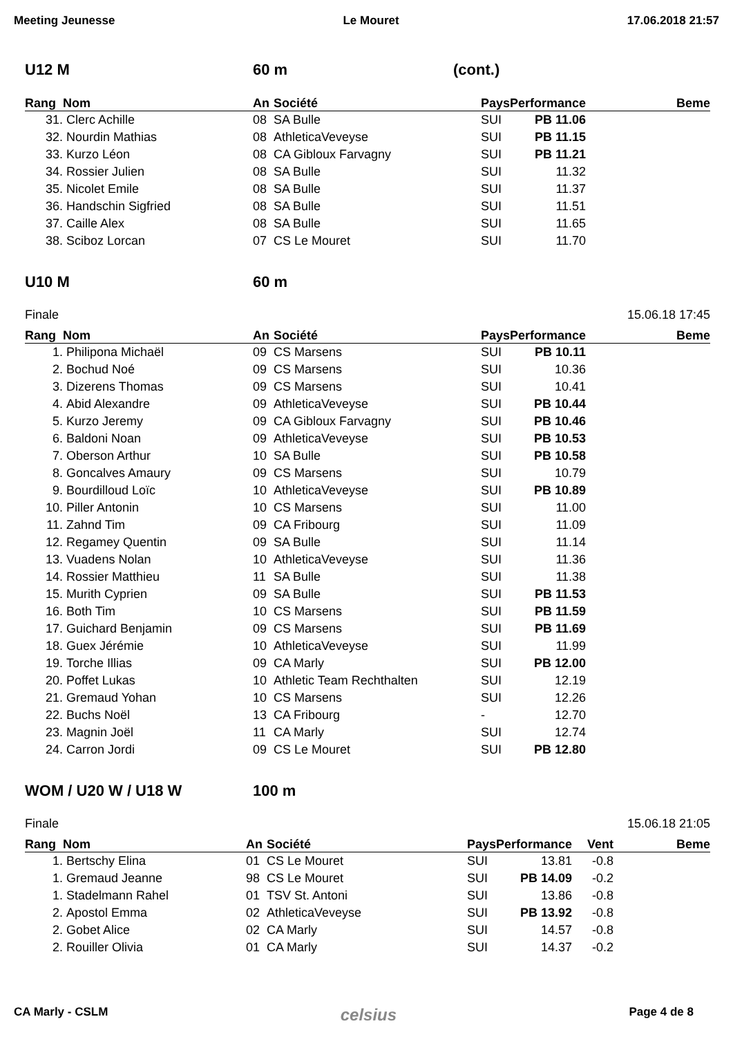Meeting Jeunesse Le Mouret 17.06.2018 21:57
U12 M 60 m (cont.)
| Rang | Nom | An | Société | Pays | Performance | Beme |
| --- | --- | --- | --- | --- | --- | --- |
| 31. | Clerc Achille | 08 | SA Bulle | SUI | PB 11.06 | |
| 32. | Nourdin Mathias | 08 | AthleticaVeveyse | SUI | PB 11.15 | |
| 33. | Kurzo Léon | 08 | CA Gibloux Farvagny | SUI | PB 11.21 | |
| 34. | Rossier Julien | 08 | SA Bulle | SUI | 11.32 | |
| 35. | Nicolet Emile | 08 | SA Bulle | SUI | 11.37 | |
| 36. | Handschin Sigfried | 08 | SA Bulle | SUI | 11.51 | |
| 37. | Caille Alex | 08 | SA Bulle | SUI | 11.65 | |
| 38. | Sciboz Lorcan | 07 | CS Le Mouret | SUI | 11.70 | |
U10 M 60 m
Finale 15.06.18 17:45
| Rang | Nom | An | Société | Pays | Performance | Beme |
| --- | --- | --- | --- | --- | --- | --- |
| 1. | Philipona Michaël | 09 | CS Marsens | SUI | PB 10.11 | |
| 2. | Bochud Noé | 09 | CS Marsens | SUI | 10.36 | |
| 3. | Dizerens Thomas | 09 | CS Marsens | SUI | 10.41 | |
| 4. | Abid Alexandre | 09 | AthleticaVeveyse | SUI | PB 10.44 | |
| 5. | Kurzo Jeremy | 09 | CA Gibloux Farvagny | SUI | PB 10.46 | |
| 6. | Baldoni Noan | 09 | AthleticaVeveyse | SUI | PB 10.53 | |
| 7. | Oberson Arthur | 10 | SA Bulle | SUI | PB 10.58 | |
| 8. | Goncalves Amaury | 09 | CS Marsens | SUI | 10.79 | |
| 9. | Bourdilloud Loïc | 10 | AthleticaVeveyse | SUI | PB 10.89 | |
| 10. | Piller Antonin | 10 | CS Marsens | SUI | 11.00 | |
| 11. | Zahnd Tim | 09 | CA Fribourg | SUI | 11.09 | |
| 12. | Regamey Quentin | 09 | SA Bulle | SUI | 11.14 | |
| 13. | Vuadens Nolan | 10 | AthleticaVeveyse | SUI | 11.36 | |
| 14. | Rossier Matthieu | 11 | SA Bulle | SUI | 11.38 | |
| 15. | Murith Cyprien | 09 | SA Bulle | SUI | PB 11.53 | |
| 16. | Both Tim | 10 | CS Marsens | SUI | PB 11.59 | |
| 17. | Guichard Benjamin | 09 | CS Marsens | SUI | PB 11.69 | |
| 18. | Guex Jérémie | 10 | AthleticaVeveyse | SUI | 11.99 | |
| 19. | Torche Illias | 09 | CA Marly | SUI | PB 12.00 | |
| 20. | Poffet Lukas | 10 | Athletic Team Rechthalten | SUI | 12.19 | |
| 21. | Gremaud Yohan | 10 | CS Marsens | SUI | 12.26 | |
| 22. | Buchs Noël | 13 | CA Fribourg | - | 12.70 | |
| 23. | Magnin Joël | 11 | CA Marly | SUI | 12.74 | |
| 24. | Carron Jordi | 09 | CS Le Mouret | SUI | PB 12.80 | |
WOM / U20 W / U18 W 100 m
Finale 15.06.18 21:05
| Rang | Nom | An | Société | Pays | Performance | Vent | Beme |
| --- | --- | --- | --- | --- | --- | --- | --- |
| 1. | Bertschy Elina | 01 | CS Le Mouret | SUI | 13.81 | -0.8 | |
| 1. | Gremaud Jeanne | 98 | CS Le Mouret | SUI | PB 14.09 | -0.2 | |
| 1. | Stadelmann Rahel | 01 | TSV St. Antoni | SUI | 13.86 | -0.8 | |
| 2. | Apostol Emma | 02 | AthleticaVeveyse | SUI | PB 13.92 | -0.8 | |
| 2. | Gobet Alice | 02 | CA Marly | SUI | 14.57 | -0.8 | |
| 2. | Rouiller Olivia | 01 | CA Marly | SUI | 14.37 | -0.2 | |
CA Marly - CSLM celsius Page 4 de 8